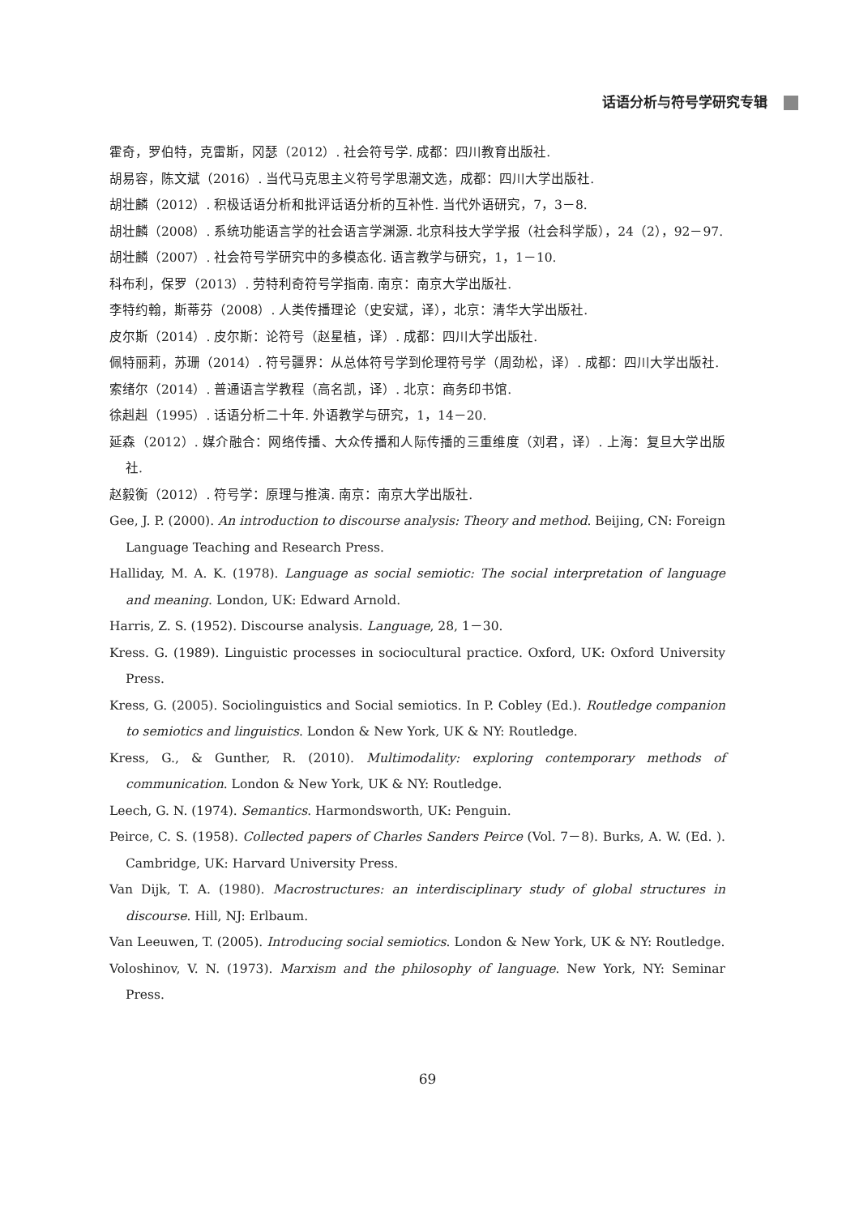话语分析与符号学研究专辑
霍奇，罗伯特，克雷斯，冈瑟（2012）. 社会符号学. 成都：四川教育出版社.
胡易容，陈文斌（2016）. 当代马克思主义符号学思潮文选，成都：四川大学出版社.
胡壮麟（2012）. 积极话语分析和批评话语分析的互补性. 当代外语研究，7，3－8.
胡壮麟（2008）. 系统功能语言学的社会语言学渊源. 北京科技大学学报（社会科学版），24（2），92－97.
胡壮麟（2007）. 社会符号学研究中的多模态化. 语言教学与研究，1，1－10.
科布利，保罗（2013）. 劳特利奇符号学指南. 南京：南京大学出版社.
李特约翰，斯蒂芬（2008）. 人类传播理论（史安斌，译），北京：清华大学出版社.
皮尔斯（2014）. 皮尔斯：论符号（赵星植，译）. 成都：四川大学出版社.
佩特丽莉，苏珊（2014）. 符号疆界：从总体符号学到伦理符号学（周劲松，译）. 成都：四川大学出版社.
索绪尔（2014）. 普通语言学教程（高名凯，译）. 北京：商务印书馆.
徐赳赳（1995）. 话语分析二十年. 外语教学与研究，1，14－20.
延森（2012）. 媒介融合：网络传播、大众传播和人际传播的三重维度（刘君，译）. 上海：复旦大学出版社.
赵毅衡（2012）. 符号学：原理与推演. 南京：南京大学出版社.
Gee, J. P. (2000). An introduction to discourse analysis: Theory and method. Beijing, CN: Foreign Language Teaching and Research Press.
Halliday, M. A. K. (1978). Language as social semiotic: The social interpretation of language and meaning. London, UK: Edward Arnold.
Harris, Z. S. (1952). Discourse analysis. Language, 28, 1－30.
Kress. G. (1989). Linguistic processes in sociocultural practice. Oxford, UK: Oxford University Press.
Kress, G. (2005). Sociolinguistics and Social semiotics. In P. Cobley (Ed.). Routledge companion to semiotics and linguistics. London & New York, UK & NY: Routledge.
Kress, G., & Gunther, R. (2010). Multimodality: exploring contemporary methods of communication. London & New York, UK & NY: Routledge.
Leech, G. N. (1974). Semantics. Harmondsworth, UK: Penguin.
Peirce, C. S. (1958). Collected papers of Charles Sanders Peirce (Vol. 7－8). Burks, A. W. (Ed. ). Cambridge, UK: Harvard University Press.
Van Dijk, T. A. (1980). Macrostructures: an interdisciplinary study of global structures in discourse. Hill, NJ: Erlbaum.
Van Leeuwen, T. (2005). Introducing social semiotics. London & New York, UK & NY: Routledge.
Voloshinov, V. N. (1973). Marxism and the philosophy of language. New York, NY: Seminar Press.
69